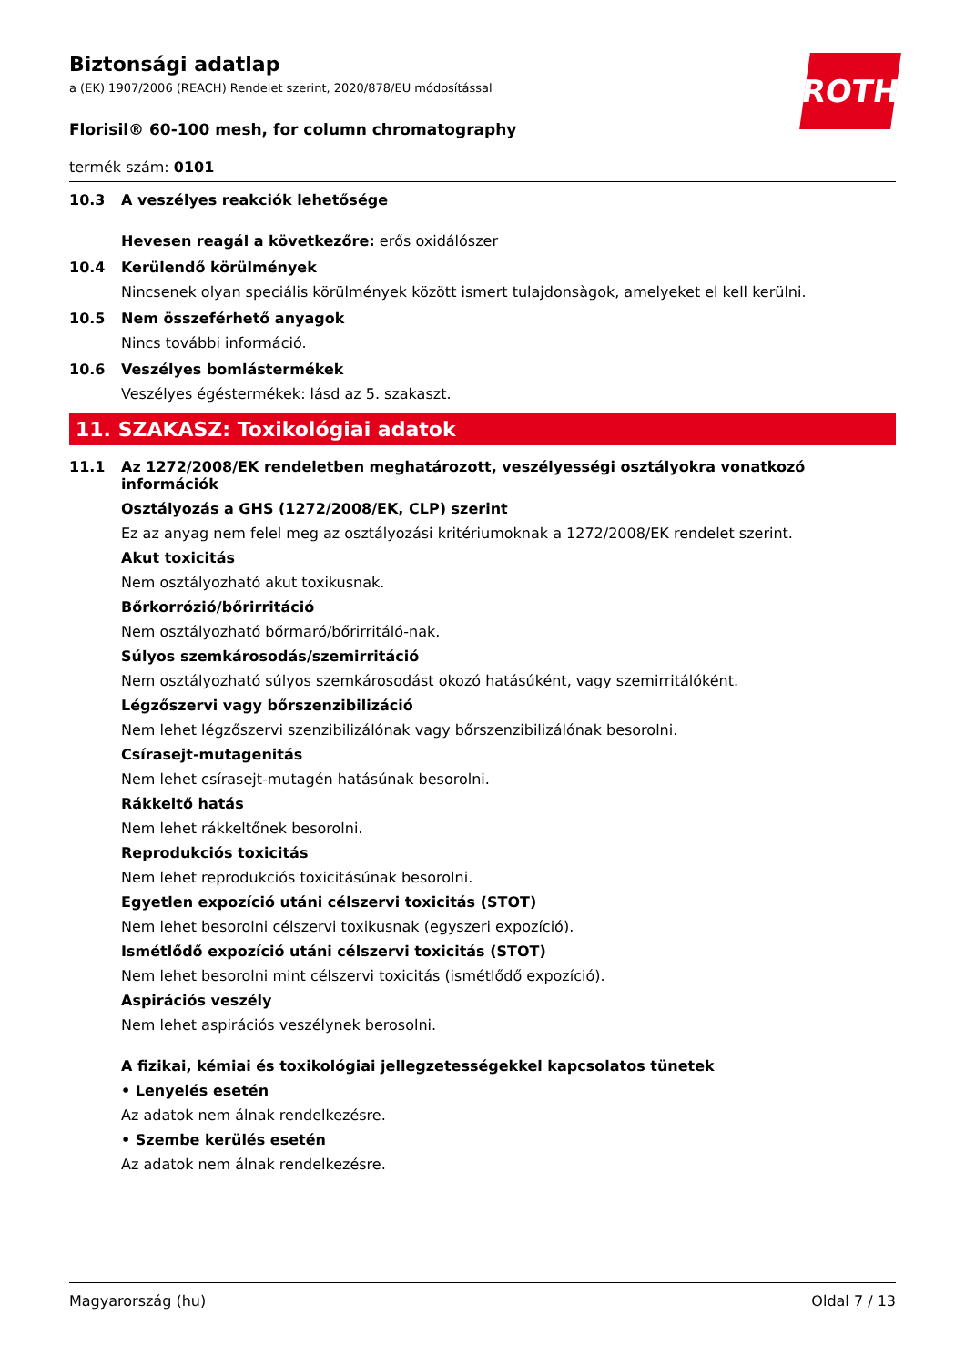Biztonsági adatlap
a (EK) 1907/2006 (REACH) Rendelet szerint, 2020/878/EU módosítással
ROTH
Florisil® 60-100 mesh, for column chromatography
termék szám: 0101
10.3 A veszélyes reakciók lehetősége
Hevesen reagál a következőre: erős oxidálószer
10.4 Kerülendő körülmények
Nincsenek olyan speciális körülmények között ismert tulajdonsàgok, amelyeket el kell kerülni.
10.5 Nem összeférhető anyagok
Nincs további információ.
10.6 Veszélyes bomlástermékek
Veszélyes égéstermékek: lásd az 5. szakaszt.
11. SZAKASZ: Toxikológiai adatok
11.1 Az 1272/2008/EK rendeletben meghatározott, veszélyességi osztályokra vonatkozó információk
Osztályozás a GHS (1272/2008/EK, CLP) szerint
Ez az anyag nem felel meg az osztályozási kritériumoknak a 1272/2008/EK rendelet szerint.
Akut toxicitás
Nem osztályozható akut toxikusnak.
Bőrkorrózió/bőrirritáció
Nem osztályozható bőrmaró/bőrirritáló-nak.
Súlyos szemkárosodás/szemirritáció
Nem osztályozható súlyos szemkárosodást okozó hatásúként, vagy szemirritálóként.
Légzőszervi vagy bőrszenzibilizáció
Nem lehet légzőszervi szenzibilizálónak vagy bőrszenzibilizálónak besorolni.
Csírasejt-mutagenitás
Nem lehet csírasejt-mutagén hatásúnak besorolni.
Rákkeltő hatás
Nem lehet rákkeltőnek besorolni.
Reprodukciós toxicitás
Nem lehet reprodukciós toxicitásúnak besorolni.
Egyetlen expozíció utáni célszervi toxicitás (STOT)
Nem lehet besorolni célszervi toxikusnak (egyszeri expozíció).
Ismétlődő expozíció utáni célszervi toxicitás (STOT)
Nem lehet besorolni mint célszervi toxicitás (ismétlődő expozíció).
Aspirációs veszély
Nem lehet aspirációs veszélynek berosolni.
A fizikai, kémiai és toxikológiai jellegzetességekkel kapcsolatos tünetek
• Lenyelés esetén
Az adatok nem álnak rendelkezésre.
• Szembe kerülés esetén
Az adatok nem álnak rendelkezésre.
Magyarország (hu) Oldal 7 / 13